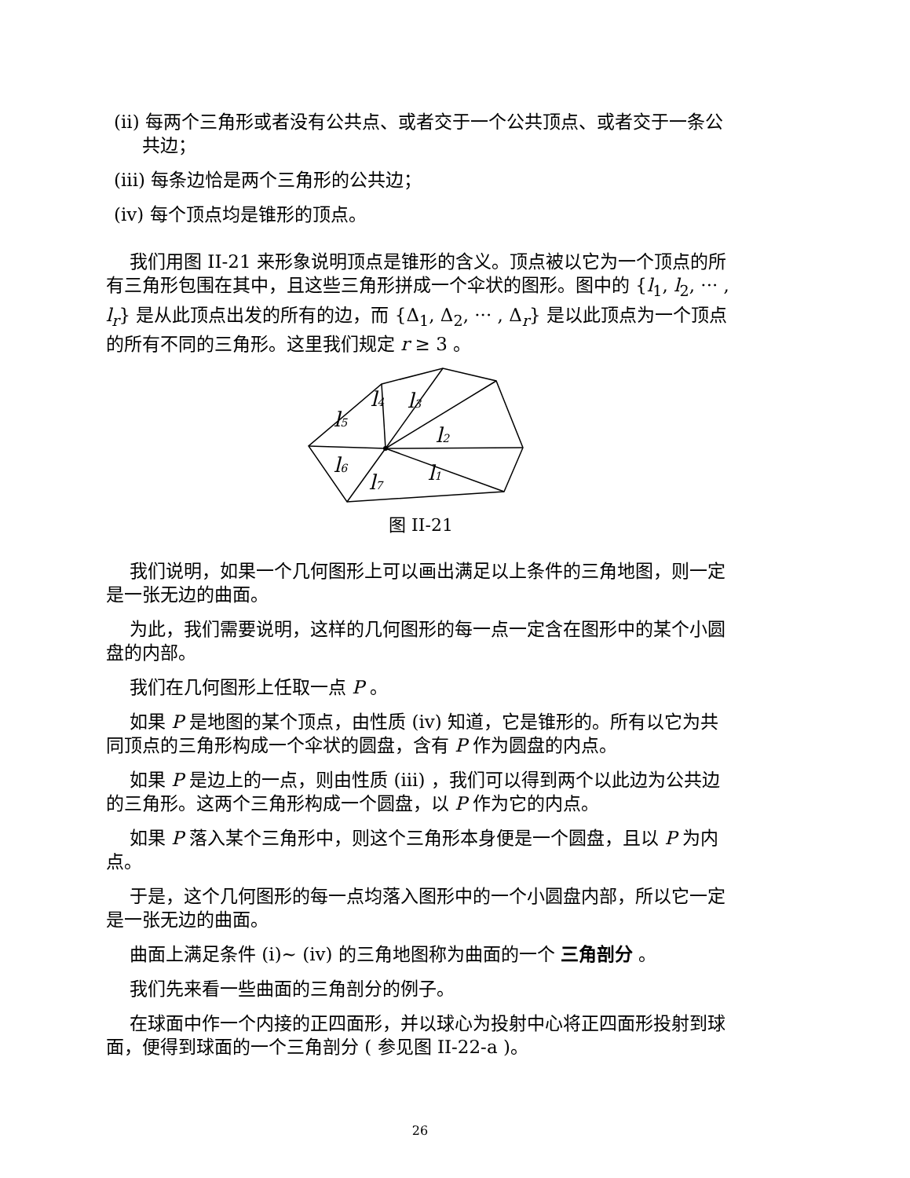(ii) 每两个三角形或者没有公共点、或者交于一个公共顶点、或者交于一条公共边；
(iii) 每条边恰是两个三角形的公共边；
(iv) 每个顶点均是锥形的顶点。
我们用图 II-21 来形象说明顶点是锥形的含义。顶点被以它为一个顶点的所有三角形包围在其中，且这些三角形拼成一个伞状的图形。图中的 {l<sub>1</sub>, l<sub>2</sub>, ··· , l<sub>r</sub>} 是从此顶点出发的所有的边，而 {Δ<sub>1</sub>, Δ<sub>2</sub>, ··· , Δ<sub>r</sub>} 是以此顶点为一个顶点的所有不同的三角形。这里我们规定 r ≥ 3 。
l4
l3
l5
l2
l6
l1
l7
图 II-21
我们说明，如果一个几何图形上可以画出满足以上条件的三角地图，则一定是一张无边的曲面。
为此，我们需要说明，这样的几何图形的每一点一定含在图形中的某个小圆盘的内部。
我们在几何图形上任取一点 P 。
如果 P 是地图的某个顶点，由性质 (iv) 知道，它是锥形的。所有以它为共同顶点的三角形构成一个伞状的圆盘，含有 P 作为圆盘的内点。
如果 P 是边上的一点，则由性质 (iii) ，我们可以得到两个以此边为公共边的三角形。这两个三角形构成一个圆盘，以 P 作为它的内点。
如果 P 落入某个三角形中，则这个三角形本身便是一个圆盘，且以 P 为内点。
于是，这个几何图形的每一点均落入图形中的一个小圆盘内部，所以它一定是一张无边的曲面。
曲面上满足条件 (i)∼ (iv) 的三角地图称为曲面的一个 三角剖分 。
我们先来看一些曲面的三角剖分的例子。
在球面中作一个内接的正四面形，并以球心为投射中心将正四面形投射到球面，便得到球面的一个三角剖分 ( 参见图 II-22-a )。
26